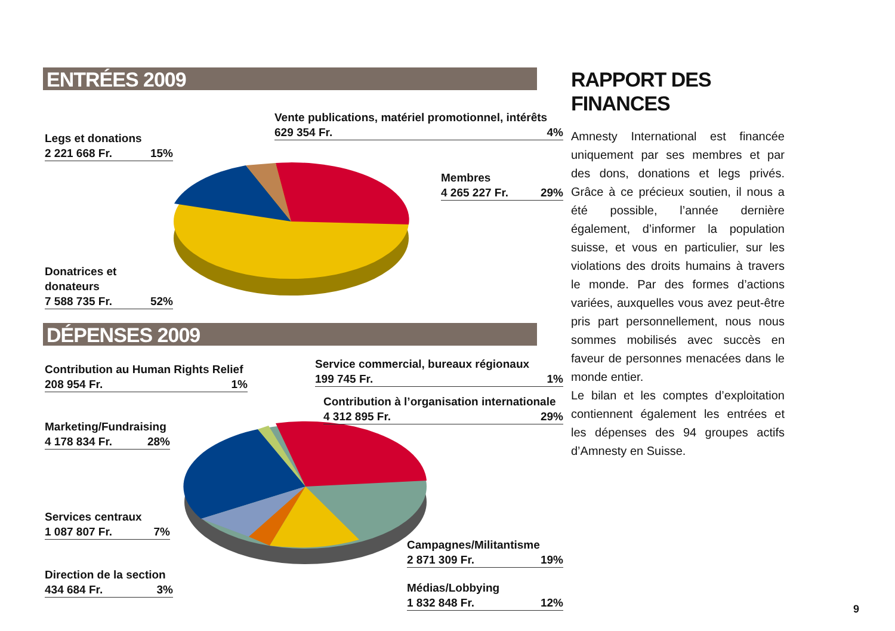ENTRÉES 2009
Legs et donations
2 221 668 Fr. 15%
Vente publications, matériel promotionnel, intérêts
629 354 Fr. 4%
Membres
4 265 227 Fr. 29%
Donatrices et donateurs
7 588 735 Fr. 52%
DÉPENSES 2009
Contribution au Human Rights Relief
208 954 Fr. 1%
Service commercial, bureaux régionaux
199 745 Fr. 1%
Contribution à l’organisation internationale
4 312 895 Fr. 29%
Marketing/Fundraising
4 178 834 Fr. 28%
Services centraux
1 087 807 Fr. 7%
Campagnes/Militantisme
2 871 309 Fr. 19%
Direction de la section
434 684 Fr. 3%
Médias/Lobbying
1 832 848 Fr. 12%
RAPPORT DES FINANCES
Amnesty International est financée uniquement par ses membres et par des dons, donations et legs privés. Grâce à ce précieux soutien, il nous a été possible, l’année dernière également, d’informer la population suisse, et vous en particulier, sur les violations des droits humains à travers le monde. Par des formes d’actions variées, auxquelles vous avez peut-être pris part personnellement, nous nous sommes mobilisés avec succès en faveur de personnes menacées dans le monde entier.
Le bilan et les comptes d’exploitation contiennent également les entrées et les dépenses des 94 groupes actifs d’Amnesty en Suisse.
9